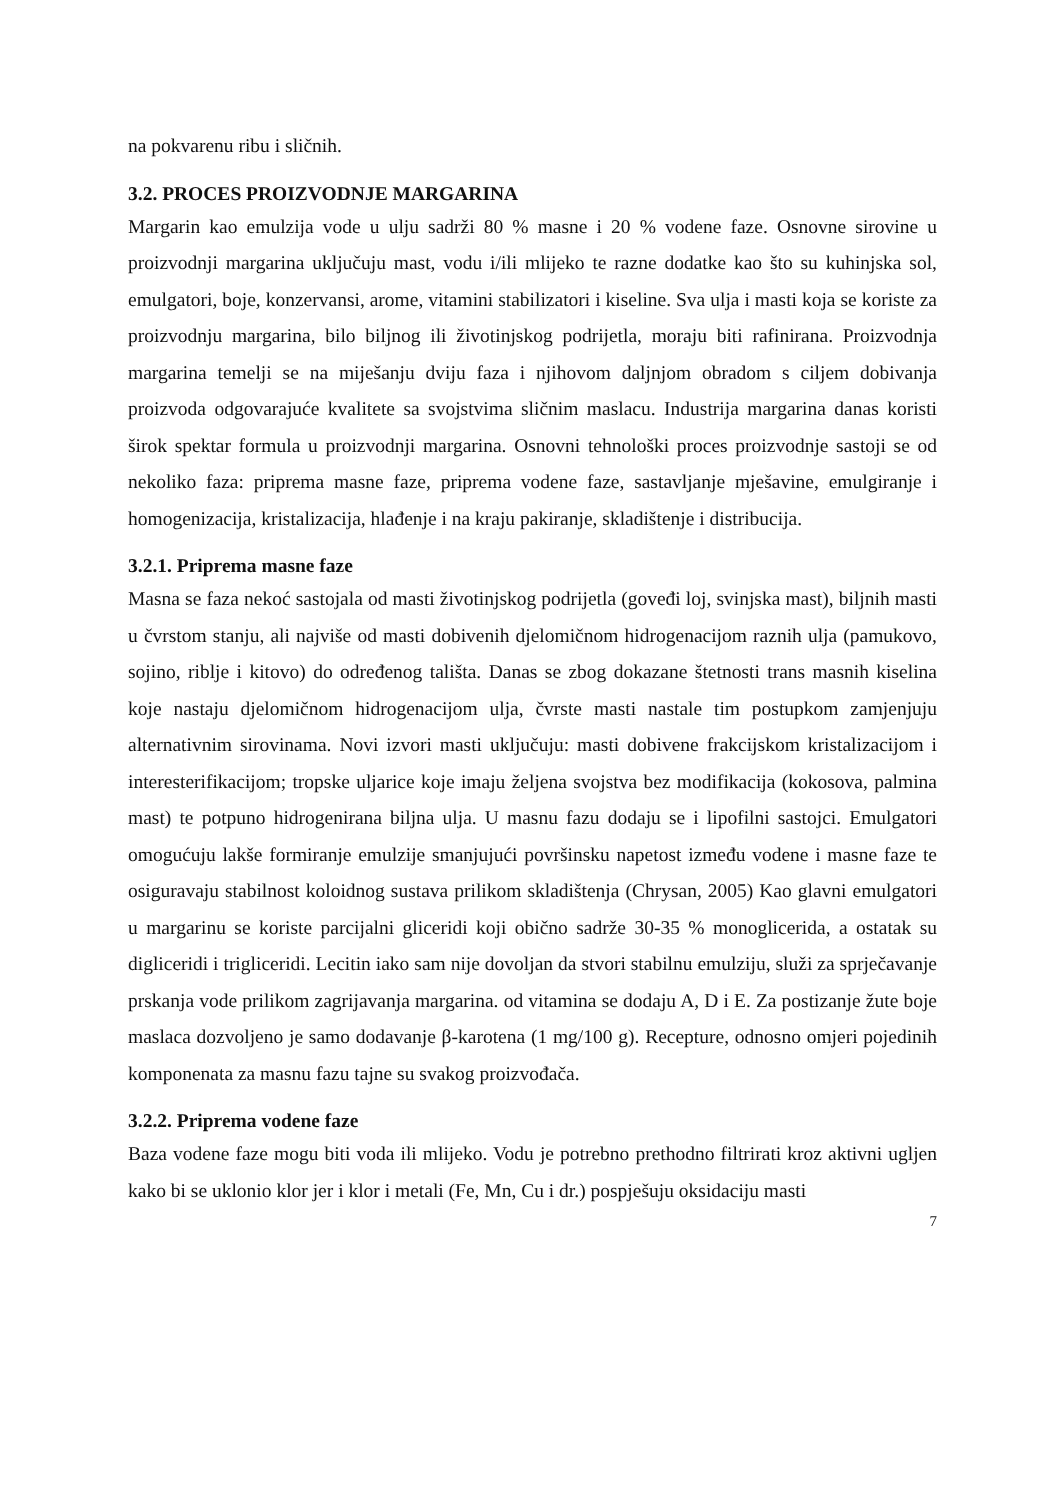na pokvarenu ribu i sličnih.
3.2. PROCES PROIZVODNJE MARGARINA
Margarin kao emulzija vode u ulju sadrži 80 % masne i 20 % vodene faze. Osnovne sirovine u proizvodnji margarina uključuju mast, vodu i/ili mlijeko te razne dodatke kao što su kuhinjska sol, emulgatori, boje, konzervansi, arome, vitamini stabilizatori i kiseline. Sva ulja i masti koja se koriste za proizvodnju margarina, bilo biljnog ili životinjskog podrijetla, moraju biti rafinirana. Proizvodnja margarina temelji se na miješanju dviju faza i njihovom daljnjom obradom s ciljem dobivanja proizvoda odgovarajuće kvalitete sa svojstvima sličnim maslacu. Industrija margarina danas koristi širok spektar formula u proizvodnji margarina. Osnovni tehnološki proces proizvodnje sastoji se od nekoliko faza: priprema masne faze, priprema vodene faze, sastavljanje mješavine, emulgiranje i homogenizacija, kristalizacija, hlađenje i na kraju pakiranje, skladištenje i distribucija.
3.2.1. Priprema masne faze
Masna se faza nekoć sastojala od masti životinjskog podrijetla (goveđi loj, svinjska mast), biljnih masti u čvrstom stanju, ali najviše od masti dobivenih djelomičnom hidrogenacijom raznih ulja (pamukovo, sojino, riblje i kitovo) do određenog tališta. Danas se zbog dokazane štetnosti trans masnih kiselina koje nastaju djelomičnom hidrogenacijom ulja, čvrste masti nastale tim postupkom zamjenjuju alternativnim sirovinama. Novi izvori masti uključuju: masti dobivene frakcijskom kristalizacijom i interesterifikacijom; tropske uljarice koje imaju željena svojstva bez modifikacija (kokosova, palmina mast) te potpuno hidrogenirana biljna ulja. U masnu fazu dodaju se i lipofilni sastojci. Emulgatori omogućuju lakše formiranje emulzije smanjujući površinsku napetost između vodene i masne faze te osiguravaju stabilnost koloidnog sustava prilikom skladištenja (Chrysan, 2005) Kao glavni emulgatori u margarinu se koriste parcijalni gliceridi koji obično sadrže 30-35 % monoglicerida, a ostatak su digliceridi i trigliceridi. Lecitin iako sam nije dovoljan da stvori stabilnu emulziju, služi za sprječavanje prskanja vode prilikom zagrijavanja margarina. od vitamina se dodaju A, D i E. Za postizanje žute boje maslaca dozvoljeno je samo dodavanje β-karotena (1 mg/100 g). Recepture, odnosno omjeri pojedinih komponenata za masnu fazu tajne su svakog proizvođača.
3.2.2. Priprema vodene faze
Baza vodene faze mogu biti voda ili mlijeko. Vodu je potrebno prethodno filtrirati kroz aktivni ugljen kako bi se uklonio klor jer i klor i metali (Fe, Mn, Cu i dr.) pospješuju oksidaciju masti
7